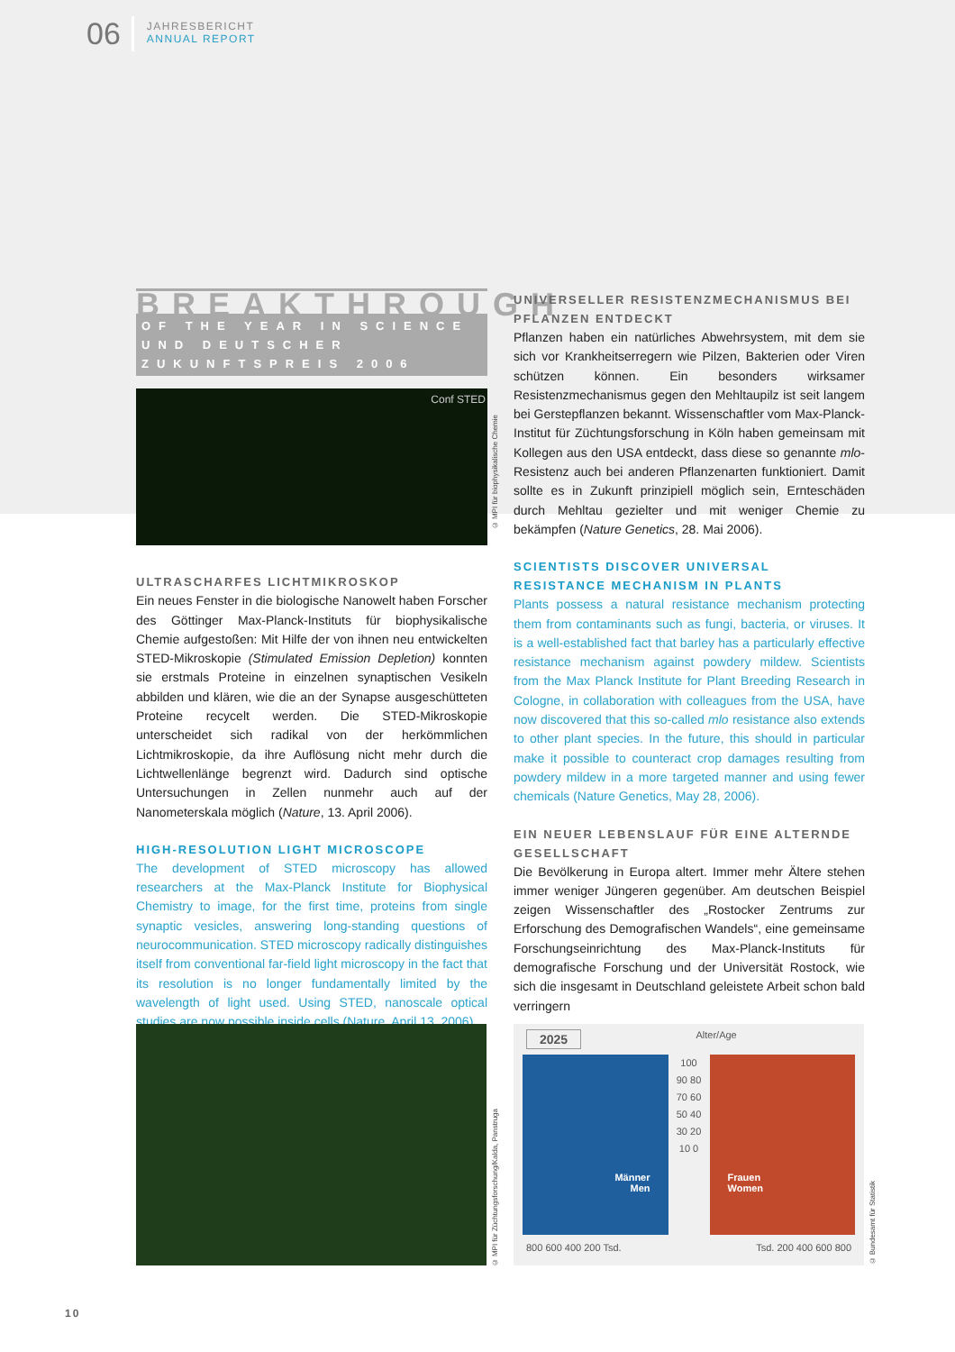06
JAHRESBERICHT
ANNUAL REPORT
BREAKTHROUGH
OF THE YEAR IN SCIENCE UND DEUTSCHER ZUKUNFTSPREIS 2006
Conf STED
ULTRASCHARFES LICHTMIKROSKOP
Ein neues Fenster in die biologische Nanowelt haben Forscher des Göttinger Max-Planck-Instituts für biophysikalische Chemie aufgestoßen: Mit Hilfe der von ihnen neu entwickelten STED-Mikroskopie (Stimulated Emission Depletion) konnten sie erstmals Proteine in einzelnen synaptischen Vesikeln abbilden und klären, wie die an der Synapse ausgeschütteten Proteine recycelt werden. Die STED-Mikroskopie unterscheidet sich radikal von der herkömmlichen Lichtmikroskopie, da ihre Auflösung nicht mehr durch die Lichtwellenlänge begrenzt wird. Dadurch sind optische Untersuchungen in Zellen nunmehr auch auf der Nanometerskala möglich (Nature, 13. April 2006).
HIGH-RESOLUTION LIGHT MICROSCOPE
The development of STED microscopy has allowed researchers at the Max-Planck Institute for Biophysical Chemistry to image, for the first time, proteins from single synaptic vesicles, answering long-standing questions of neurocommunication. STED microscopy radically distinguishes itself from conventional far-field light microscopy in the fact that its resolution is no longer fundamentally limited by the wavelength of light used. Using STED, nanoscale optical studies are now possible inside cells (Nature, April 13, 2006).
© MPI für biophysikalische Chemie
UNIVERSELLER RESISTENZMECHANISMUS BEI PFLANZEN ENTDECKT
Pflanzen haben ein natürliches Abwehrsystem, mit dem sie sich vor Krankheitserregern wie Pilzen, Bakterien oder Viren schützen können. Ein besonders wirksamer Resistenzmechanismus gegen den Mehltaupilz ist seit langem bei Gerstepflanzen bekannt. Wissenschaftler vom Max-Planck-Institut für Züchtungsforschung in Köln haben gemeinsam mit Kollegen aus den USA entdeckt, dass diese so genannte mlo-Resistenz auch bei anderen Pflanzenarten funktioniert. Damit sollte es in Zukunft prinzipiell möglich sein, Ernteschäden durch Mehltau gezielter und mit weniger Chemie zu bekämpfen (Nature Genetics, 28. Mai 2006).
SCIENTISTS DISCOVER UNIVERSAL RESISTANCE MECHANISM IN PLANTS
Plants possess a natural resistance mechanism protecting them from contaminants such as fungi, bacteria, or viruses. It is a well-established fact that barley has a particularly effective resistance mechanism against powdery mildew. Scientists from the Max Planck Institute for Plant Breeding Research in Cologne, in collaboration with colleagues from the USA, have now discovered that this so-called mlo resistance also extends to other plant species. In the future, this should in particular make it possible to counteract crop damages resulting from powdery mildew in a more targeted manner and using fewer chemicals (Nature Genetics, May 28, 2006).
EIN NEUER LEBENSLAUF FÜR EINE ALTERNDE GESELLSCHAFT
Die Bevölkerung in Europa altert. Immer mehr Ältere stehen immer weniger Jüngeren gegenüber. Am deutschen Beispiel zeigen Wissenschaftler des „Rostocker Zentrums zur Erforschung des Demografischen Wandels“, eine gemeinsame Forschungseinrichtung des Max-Planck-Instituts für demografische Forschung und der Universität Rostock, wie sich die insgesamt in Deutschland geleistete Arbeit schon bald verringern
© MPI für Züchtungsforschung/Kalda, Panstruga
2025 Alter/Age
Männer
Men
100 90 80 70 60 50 40 30 20 10 0
Frauen
Women
800 600 400 200 Tsd. Tsd. 200 400 600 800
© Bundesamt für Statistik
10